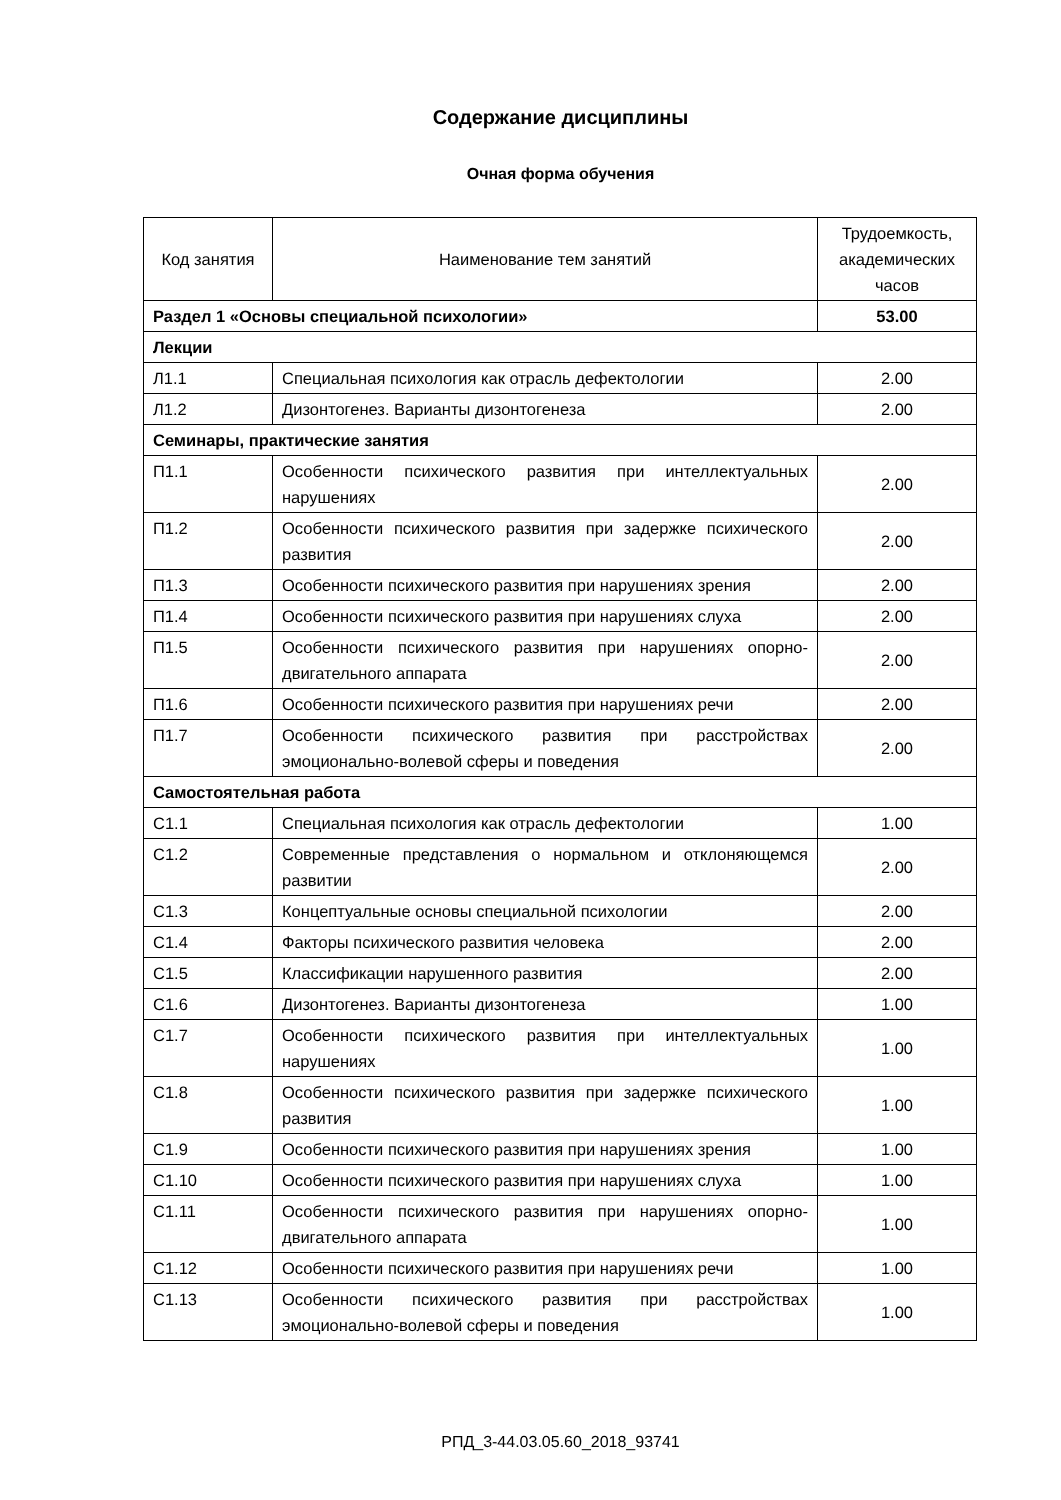Содержание дисциплины
Очная форма обучения
| Код занятия | Наименование тем занятий | Трудоемкость, академических часов |
| --- | --- | --- |
| Раздел 1 «Основы специальной психологии» | | 53.00 |
| Лекции | | |
| Л1.1 | Специальная психология как отрасль дефектологии | 2.00 |
| Л1.2 | Дизонтогенез. Варианты дизонтогенеза | 2.00 |
| Семинары, практические занятия | | |
| П1.1 | Особенности психического развития при интеллектуальных нарушениях | 2.00 |
| П1.2 | Особенности психического развития при задержке психического развития | 2.00 |
| П1.3 | Особенности психического развития при нарушениях зрения | 2.00 |
| П1.4 | Особенности психического развития при нарушениях слуха | 2.00 |
| П1.5 | Особенности психического развития при нарушениях опорно-двигательного аппарата | 2.00 |
| П1.6 | Особенности психического развития при нарушениях речи | 2.00 |
| П1.7 | Особенности психического развития при расстройствах эмоционально-волевой сферы и поведения | 2.00 |
| Самостоятельная работа | | |
| С1.1 | Специальная психология как отрасль дефектологии | 1.00 |
| С1.2 | Современные представления о нормальном и отклоняющемся развитии | 2.00 |
| С1.3 | Концептуальные основы специальной психологии | 2.00 |
| С1.4 | Факторы психического развития человека | 2.00 |
| С1.5 | Классификации нарушенного развития | 2.00 |
| С1.6 | Дизонтогенез. Варианты дизонтогенеза | 1.00 |
| С1.7 | Особенности психического развития при интеллектуальных нарушениях | 1.00 |
| С1.8 | Особенности психического развития при задержке психического развития | 1.00 |
| С1.9 | Особенности психического развития при нарушениях зрения | 1.00 |
| С1.10 | Особенности психического развития при нарушениях слуха | 1.00 |
| С1.11 | Особенности психического развития при нарушениях опорно-двигательного аппарата | 1.00 |
| С1.12 | Особенности психического развития при нарушениях речи | 1.00 |
| С1.13 | Особенности психического развития при расстройствах эмоционально-волевой сферы и поведения | 1.00 |
РПД_3-44.03.05.60_2018_93741